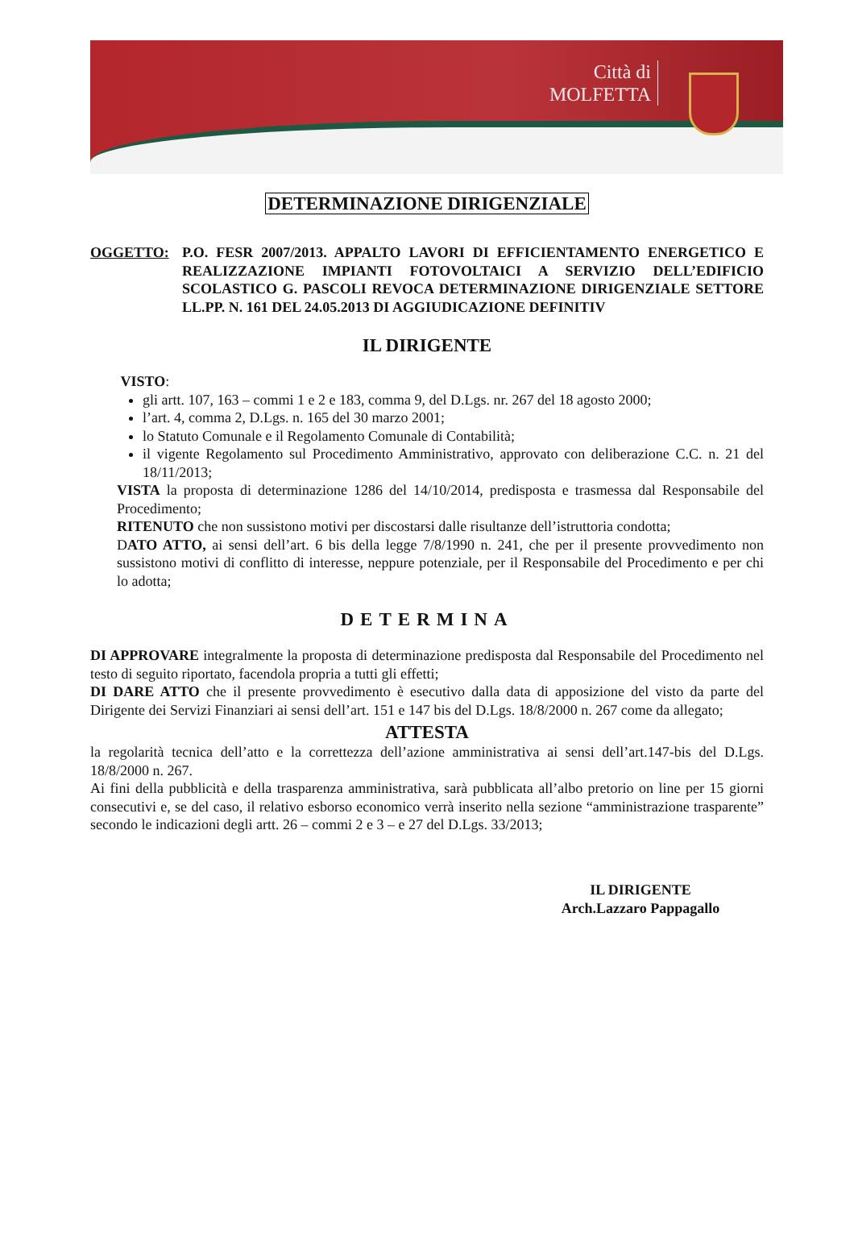Città di
MOLFETTA
DETERMINAZIONE DIRIGENZIALE
OGGETTO: P.O. FESR 2007/2013. APPALTO LAVORI DI EFFICIENTAMENTO ENERGETICO E REALIZZAZIONE IMPIANTI FOTOVOLTAICI A SERVIZIO DELL’EDIFICIO SCOLASTICO G. PASCOLI REVOCA DETERMINAZIONE DIRIGENZIALE SETTORE LL.PP. N. 161 DEL 24.05.2013 DI AGGIUDICAZIONE DEFINITIV
IL DIRIGENTE
VISTO:
gli artt. 107, 163 – commi 1 e 2 e 183, comma 9, del D.Lgs. nr. 267 del 18 agosto 2000;
l’art. 4, comma 2, D.Lgs. n. 165 del 30 marzo 2001;
lo Statuto Comunale e il Regolamento Comunale di Contabilità;
il vigente Regolamento sul Procedimento Amministrativo, approvato con deliberazione C.C. n. 21 del 18/11/2013;
VISTA la proposta di determinazione 1286 del 14/10/2014, predisposta e trasmessa dal Responsabile del Procedimento;
RITENUTO che non sussistono motivi per discostarsi dalle risultanze dell’istruttoria condotta;
DATO ATTO, ai sensi dell’art. 6 bis della legge 7/8/1990 n. 241, che per il presente provvedimento non sussistono motivi di conflitto di interesse, neppure potenziale, per il Responsabile del Procedimento e per chi lo adotta;
DETERMINA
DI APPROVARE integralmente la proposta di determinazione predisposta dal Responsabile del Procedimento nel testo di seguito riportato, facendola propria a tutti gli effetti;
DI DARE ATTO che il presente provvedimento è esecutivo dalla data di apposizione del visto da parte del Dirigente dei Servizi Finanziari ai sensi dell’art. 151 e 147 bis del D.Lgs. 18/8/2000 n. 267 come da allegato;
ATTESTA
la regolarità tecnica dell’atto e la correttezza dell’azione amministrativa ai sensi dell’art.147-bis del D.Lgs. 18/8/2000 n. 267.
Ai fini della pubblicità e della trasparenza amministrativa, sarà pubblicata all’albo pretorio on line per 15 giorni consecutivi e, se del caso, il relativo esborso economico verrà inserito nella sezione “amministrazione trasparente” secondo le indicazioni degli artt. 26 – commi 2 e 3 – e 27 del D.Lgs. 33/2013;
IL DIRIGENTE
Arch.Lazzaro Pappagallo